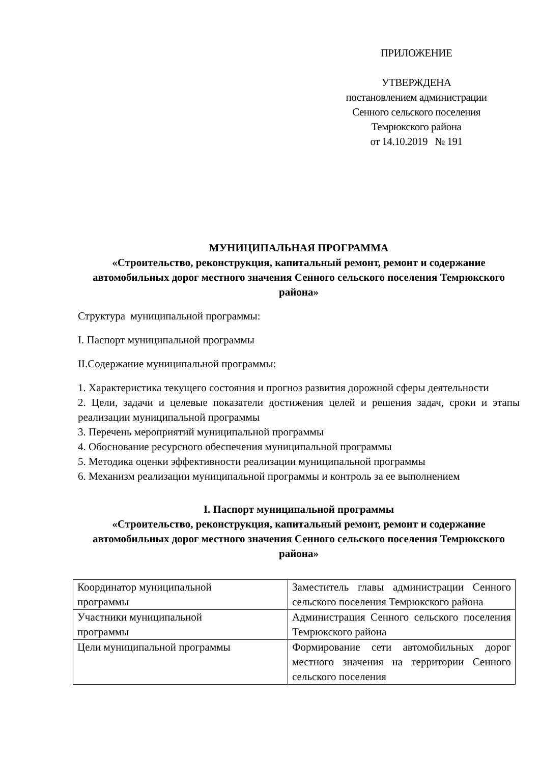ПРИЛОЖЕНИЕ
УТВЕРЖДЕНА
постановлением администрации
Сенного сельского поселения
Темрюкского района
от 14.10.2019 № 191
МУНИЦИПАЛЬНАЯ ПРОГРАММА
«Строительство, реконструкция, капитальный ремонт, ремонт и содержание автомобильных дорог местного значения Сенного сельского поселения Темрюкского района»
Структура муниципальной программы:
I. Паспорт муниципальной программы
II.Содержание муниципальной программы:
1. Характеристика текущего состояния и прогноз развития дорожной сферы деятельности
2. Цели, задачи и целевые показатели достижения целей и решения задач, сроки и этапы реализации муниципальной программы
3. Перечень мероприятий муниципальной программы
4. Обоснование ресурсного обеспечения муниципальной программы
5. Методика оценки эффективности реализации муниципальной программы
6. Механизм реализации муниципальной программы и контроль за ее выполнением
I. Паспорт муниципальной программы
«Строительство, реконструкция, капитальный ремонт, ремонт и содержание автомобильных дорог местного значения Сенного сельского поселения Темрюкского района»
| Координатор муниципальной программы | Заместитель главы администрации Сенного сельского поселения Темрюкского района |
| Участники муниципальной программы | Администрация Сенного сельского поселения Темрюкского района |
| Цели муниципальной программы | Формирование сети автомобильных дорог местного значения на территории Сенного сельского поселения |